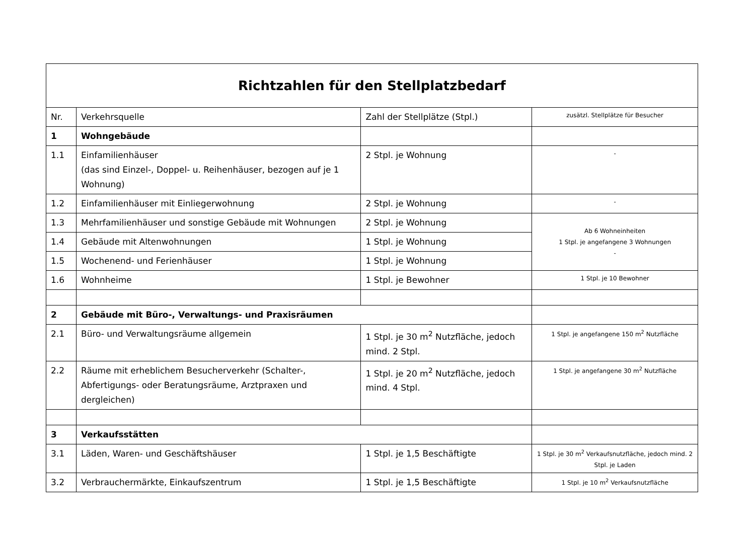| Richtzahlen für den Stellplatzbedarf | | | |
| Nr. | Verkehrsquelle | Zahl der Stellplätze (Stpl.) | zusätzl. Stellplätze für Besucher |
| 1 | Wohngebäude | | |
| 1.1 | Einfamilienhäuser (das sind Einzel-, Doppel- u. Reihenhäuser, bezogen auf je 1 Wohnung) | 2 Stpl. je Wohnung | - |
| 1.2 | Einfamilienhäuser mit Einliegerwohnung | 2 Stpl. je Wohnung | - |
| 1.3 | Mehrfamilienhäuser und sonstige Gebäude mit Wohnungen | 2 Stpl. je Wohnung | Ab 6 Wohneinheiten 1 Stpl. je angefangene 3 Wohnungen - |
| 1.4 | Gebäude mit Altenwohnungen | 1 Stpl. je Wohnung | |
| 1.5 | Wochenend- und Ferienhäuser | 1 Stpl. je Wohnung | |
| 1.6 | Wohnheime | 1 Stpl. je Bewohner | 1 Stpl. je 10 Bewohner |
| 2 | Gebäude mit Büro-, Verwaltungs- und Praxisräumen | | |
| 2.1 | Büro- und Verwaltungsräume allgemein | 1 Stpl. je 30 m<sup>2</sup> Nutzfläche, jedoch mind. 2 Stpl. | 1 Stpl. je angefangene 150 m<sup>2</sup> Nutzfläche |
| 2.2 | Räume mit erheblichem Besucherverkehr (Schalter-, Abfertigungs- oder Beratungsräume, Arztpraxen und dergleichen) | 1 Stpl. je 20 m<sup>2</sup> Nutzfläche, jedoch mind. 4 Stpl. | 1 Stpl. je angefangene 30 m<sup>2</sup> Nutzfläche |
| 3 | Verkaufsstätten | | |
| 3.1 | Läden, Waren- und Geschäftshäuser | 1 Stpl. je 1,5 Beschäftigte | 1 Stpl. je 30 m<sup>2</sup> Verkaufsnutzfläche, jedoch mind. 2 Stpl. je Laden |
| 3.2 | Verbrauchermärkte, Einkaufszentrum | 1 Stpl. je 1,5 Beschäftigte | 1 Stpl. je 10 m<sup>2</sup> Verkaufsnutzfläche |